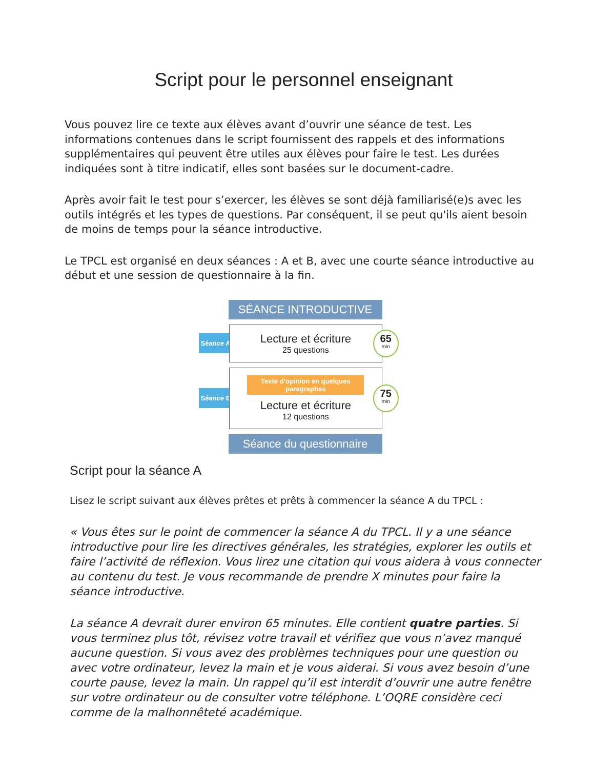Script pour le personnel enseignant
Vous pouvez lire ce texte aux élèves avant d’ouvrir une séance de test. Les informations contenues dans le script fournissent des rappels et des informations supplémentaires qui peuvent être utiles aux élèves pour faire le test. Les durées indiquées sont à titre indicatif, elles sont basées sur le document-cadre.
Après avoir fait le test pour s’exercer, les élèves se sont déjà familiarisé(e)s avec les outils intégrés et les types de questions. Par conséquent, il se peut qu'ils aient besoin de moins de temps pour la séance introductive.
Le TPCL est organisé en deux séances : A et B, avec une courte séance introductive au début et une session de questionnaire à la fin.
SÉANCE INTRODUCTIVE
Séance A
Lecture et écriture
25 questions
65
min
Séance B
Texte d’opinion en quelques paragraphes
Lecture et écriture
12 questions
75
min
Séance du questionnaire
Script pour la séance A
Lisez le script suivant aux élèves prêtes et prêts à commencer la séance A du TPCL :
« Vous êtes sur le point de commencer la séance A du TPCL. Il y a une séance introductive pour lire les directives générales, les stratégies, explorer les outils et faire l’activité de réflexion. Vous lirez une citation qui vous aidera à vous connecter au contenu du test. Je vous recommande de prendre X minutes pour faire la séance introductive.
La séance A devrait durer environ 65 minutes. Elle contient quatre parties. Si vous terminez plus tôt, révisez votre travail et vérifiez que vous n’avez manqué aucune question. Si vous avez des problèmes techniques pour une question ou avec votre ordinateur, levez la main et je vous aiderai. Si vous avez besoin d’une courte pause, levez la main. Un rappel qu’il est interdit d’ouvrir une autre fenêtre sur votre ordinateur ou de consulter votre téléphone. L’OQRE considère ceci comme de la malhonnêteté académique.